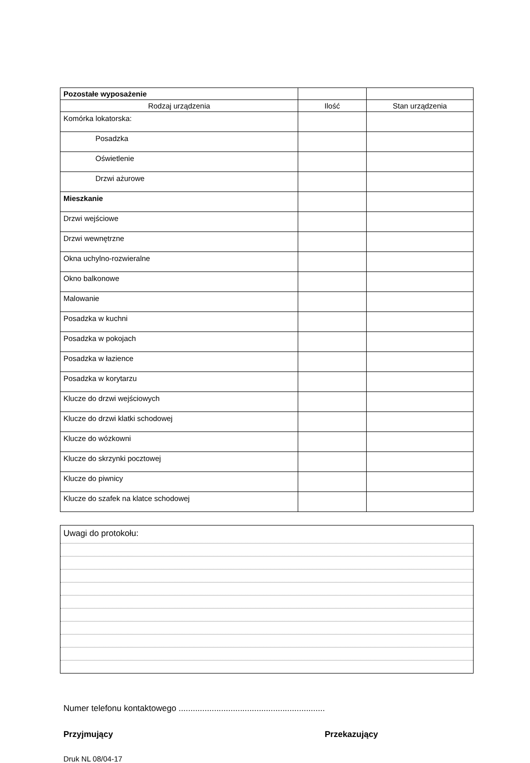| Pozostałe wyposażenie | | |
| Rodzaj urządzenia | Ilość | Stan urządzenia |
| Komórka lokatorska: | | |
| Posadzka | | |
| Oświetlenie | | |
| Drzwi ażurowe | | |
| Mieszkanie | | |
| Drzwi wejściowe | | |
| Drzwi wewnętrzne | | |
| Okna uchylno-rozwieralne | | |
| Okno balkonowe | | |
| Malowanie | | |
| Posadzka w kuchni | | |
| Posadzka w pokojach | | |
| Posadzka w łazience | | |
| Posadzka w korytarzu | | |
| Klucze do drzwi wejściowych | | |
| Klucze do drzwi klatki schodowej | | |
| Klucze do wózkowni | | |
| Klucze do skrzynki pocztowej | | |
| Klucze do piwnicy | | |
| Klucze do szafek na klatce schodowej | | |
Uwagi do protokołu:
Numer telefonu kontaktowego ..............................................................
Przyjmujący Przekazujący
Druk NL 08/04-17